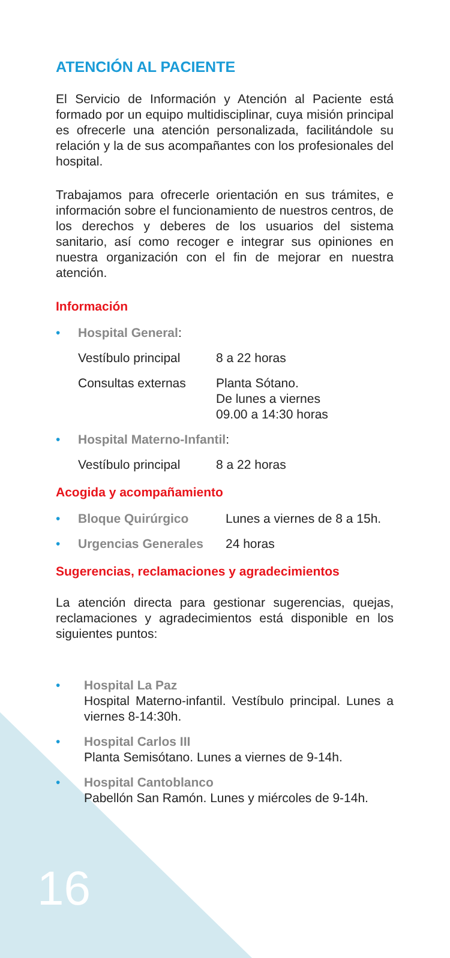ATENCIÓN AL PACIENTE
El Servicio de Información y Atención al Paciente está formado por un equipo multidisciplinar, cuya misión principal es ofrecerle una atención personalizada, facilitándole su relación y la de sus acompañantes con los profesionales del hospital.
Trabajamos para ofrecerle orientación en sus trámites, e información sobre el funcionamiento de nuestros centros, de los derechos y deberes de los usuarios del sistema sanitario, así como recoger e integrar sus opiniones en nuestra organización con el fin de mejorar en nuestra atención.
Información
• Hospital General:
Vestíbulo principal 8 a 22 horas
Consultas externas Planta Sótano.
De lunes a viernes
09.00 a 14:30 horas
• Hospital Materno-Infantil:
Vestíbulo principal 8 a 22 horas
Acogida y acompañamiento
• Bloque Quirúrgico Lunes a viernes de 8 a 15h.
• Urgencias Generales 24 horas
Sugerencias, reclamaciones y agradecimientos
La atención directa para gestionar sugerencias, quejas, reclamaciones y agradecimientos está disponible en los siguientes puntos:
• Hospital La Paz
Hospital Materno-infantil. Vestíbulo principal. Lunes a viernes 8-14:30h.
• Hospital Carlos III
Planta Semisótano. Lunes a viernes de 9-14h.
• Hospital Cantoblanco
Pabellón San Ramón. Lunes y miércoles de 9-14h.
16